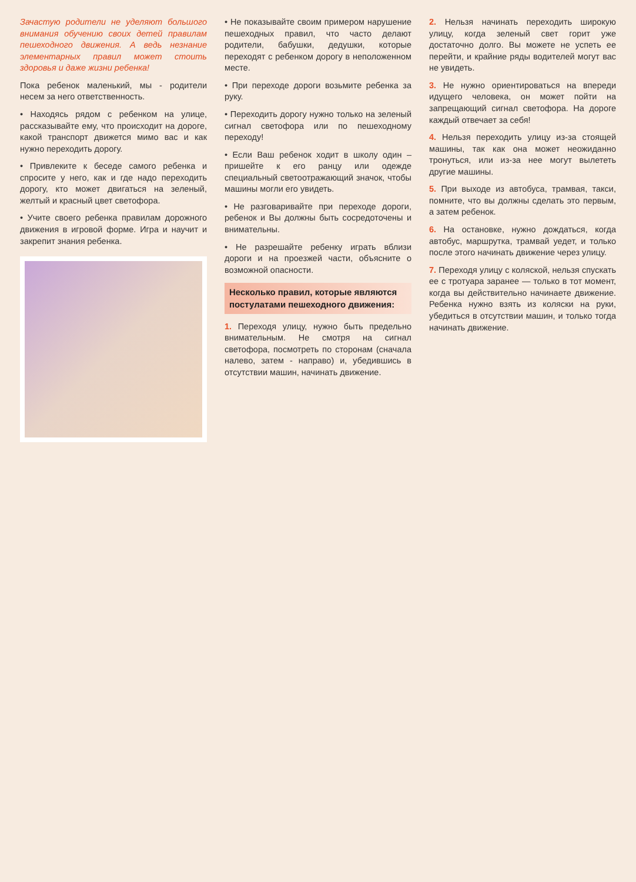Зачастую родители не уделяют большого внимания обучению своих детей правилам пешеходного движения. А ведь незнание элементарных правил может стоить здоровья и даже жизни ребенка!
Пока ребенок маленький, мы - родители несем за него ответственность.
• Находясь рядом с ребенком на улице, рассказывайте ему, что происходит на дороге, какой транспорт движется мимо вас и как нужно переходить дорогу.
• Привлеките к беседе самого ребенка и спросите у него, как и где надо переходить дорогу, кто может двигаться на зеленый, желтый и красный цвет светофора.
• Учите своего ребенка правилам дорожного движения в игровой форме. Игра и научит и закрепит знания ребенка.
• Не показывайте своим примером нарушение пешеходных правил, что часто делают родители, бабушки, дедушки, которые переходят с ребенком дорогу в неположенном месте.
• При переходе дороги возьмите ребенка за руку.
• Переходить дорогу нужно только на зеленый сигнал светофора или по пешеходному переходу!
• Если Ваш ребенок ходит в школу один – пришейте к его ранцу или одежде специальный светоотражающий значок, чтобы машины могли его увидеть.
• Не разговаривайте при переходе дороги, ребенок и Вы должны быть сосредоточены и внимательны.
• Не разрешайте ребенку играть вблизи дороги и на проезжей части, объясните о возможной опасности.
Несколько правил, которые являются постулатами пешеходного движения:
1. Переходя улицу, нужно быть предельно внимательным. Не смотря на сигнал светофора, посмотреть по сторонам (сначала налево, затем - направо) и, убедившись в отсутствии машин, начинать движение.
2. Нельзя начинать переходить широкую улицу, когда зеленый свет горит уже достаточно долго. Вы можете не успеть ее перейти, и крайние ряды водителей могут вас не увидеть.
3. Не нужно ориентироваться на впереди идущего человека, он может пойти на запрещающий сигнал светофора. На дороге каждый отвечает за себя!
4. Нельзя переходить улицу из-за стоящей машины, так как она может неожиданно тронуться, или из-за нее могут вылететь другие машины.
5. При выходе из автобуса, трамвая, такси, помните, что вы должны сделать это первым, а затем ребенок.
6. На остановке, нужно дождаться, когда автобус, маршрутка, трамвай уедет, и только после этого начинать движение через улицу.
7. Переходя улицу с коляской, нельзя спускать ее с тротуара заранее — только в тот момент, когда вы действительно начинаете движение. Ребенка нужно взять из коляски на руки, убедиться в отсутствии машин, и только тогда начинать движение.